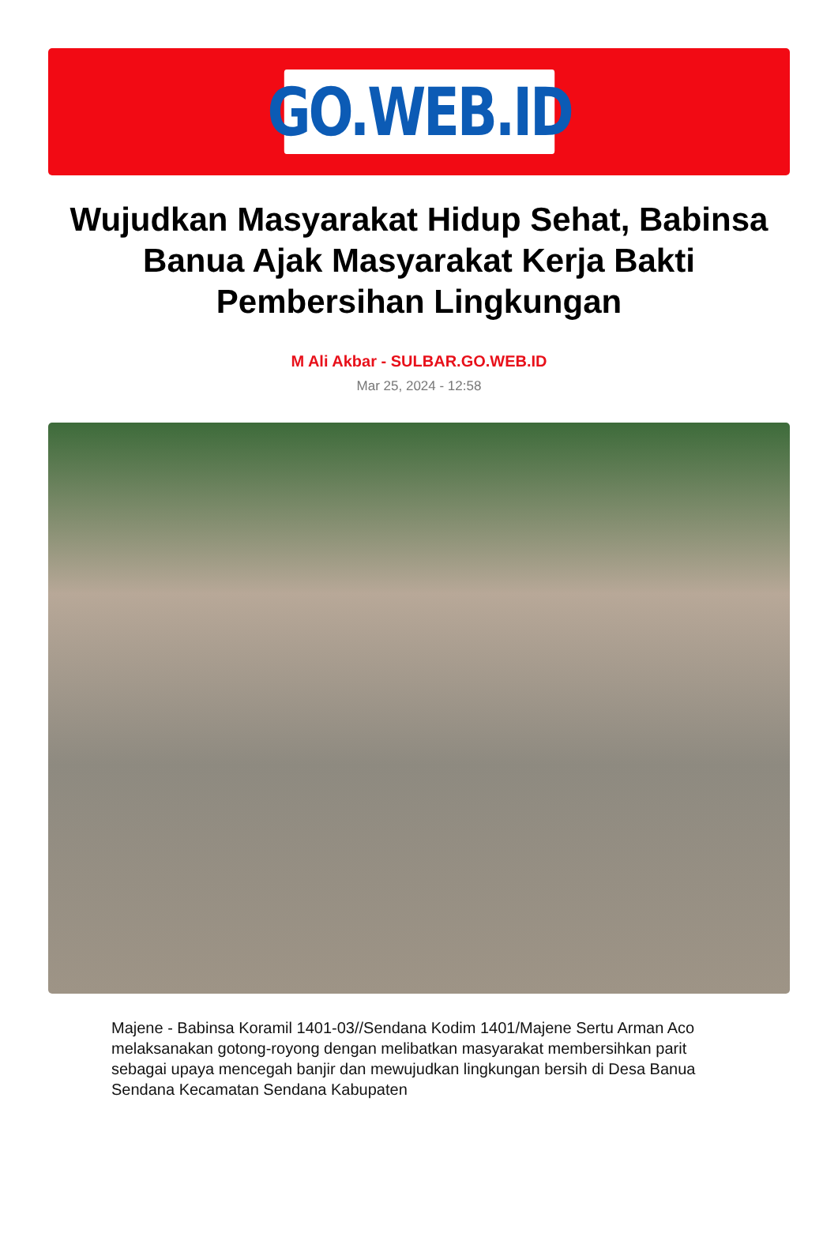GO.WEB.ID
Wujudkan Masyarakat Hidup Sehat, Babinsa Banua Ajak Masyarakat Kerja Bakti Pembersihan Lingkungan
M Ali Akbar - SULBAR.GO.WEB.ID
Mar 25, 2024 - 12:58
Majene - Babinsa Koramil 1401-03//Sendana Kodim 1401/Majene Sertu Arman Aco melaksanakan gotong-royong dengan melibatkan masyarakat membersihkan parit sebagai upaya mencegah banjir dan mewujudkan lingkungan bersih di Desa Banua Sendana Kecamatan Sendana Kabupaten